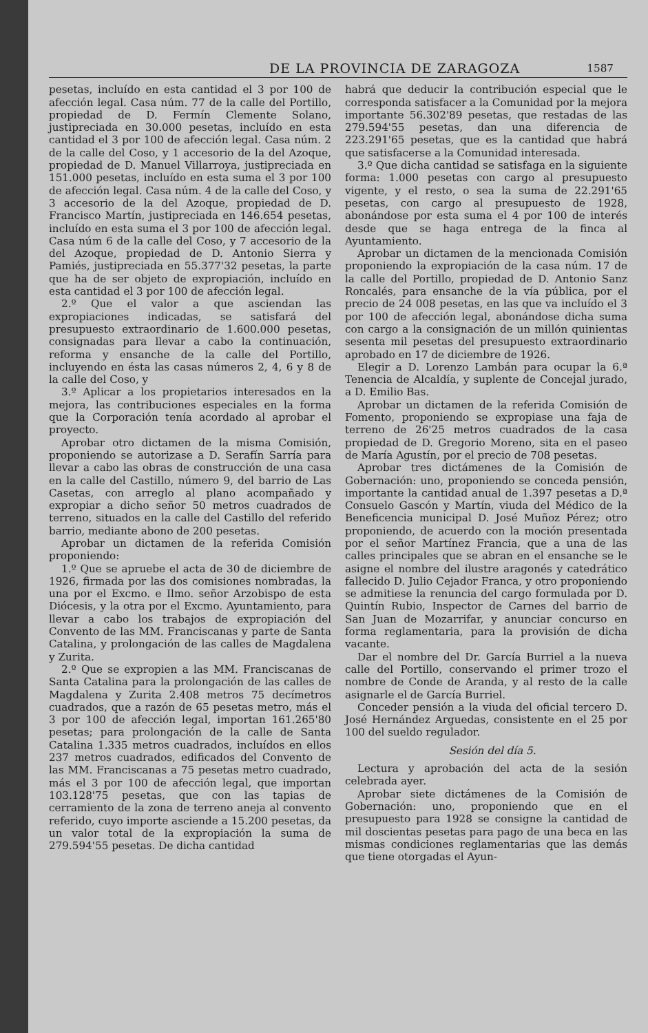DE LA PROVINCIA DE ZARAGOZA 1587
pesetas, incluído en esta cantidad el 3 por 100 de afección legal. Casa núm. 77 de la calle del Portillo, propiedad de D. Fermín Clemente Solano, justipreciada en 30.000 pesetas, incluído en esta cantidad el 3 por 100 de afección legal. Casa núm. 2 de la calle del Coso, y 1 accesorio de la del Azoque, propiedad de D. Manuel Villarroya, justipreciada en 151.000 pesetas, incluído en esta suma el 3 por 100 de afección legal. Casa núm. 4 de la calle del Coso, y 3 accesorio de la del Azoque, propiedad de D. Francisco Martín, justipreciada en 146.654 pesetas, incluído en esta suma el 3 por 100 de afección legal. Casa núm 6 de la calle del Coso, y 7 accesorio de la del Azoque, propiedad de D. Antonio Sierra y Pamiés, justipreciada en 55.377'32 pesetas, la parte que ha de ser objeto de expropiación, incluído en esta cantidad el 3 por 100 de afección legal.
2.º Que el valor a que asciendan las expropiaciones indicadas, se satisfará del presupuesto extraordinario de 1.600.000 pesetas, consignadas para llevar a cabo la continuación, reforma y ensanche de la calle del Portillo, incluyendo en ésta las casas números 2, 4, 6 y 8 de la calle del Coso, y
3.º Aplicar a los propietarios interesados en la mejora, las contribuciones especiales en la forma que la Corporación tenía acordado al aprobar el proyecto.
Aprobar otro dictamen de la misma Comisión, proponiendo se autorizase a D. Serafín Sarría para llevar a cabo las obras de construcción de una casa en la calle del Castillo, número 9, del barrio de Las Casetas, con arreglo al plano acompañado y expropiar a dicho señor 50 metros cuadrados de terreno, situados en la calle del Castillo del referido barrio, mediante abono de 200 pesetas.
Aprobar un dictamen de la referida Comisión proponiendo:
1.º Que se apruebe el acta de 30 de diciembre de 1926, firmada por las dos comisiones nombradas, la una por el Excmo. e Ilmo. señor Arzobispo de esta Diócesis, y la otra por el Excmo. Ayuntamiento, para llevar a cabo los trabajos de expropiación del Convento de las MM. Franciscanas y parte de Santa Catalina, y prolongación de las calles de Magdalena y Zurita.
2.º Que se expropien a las MM. Franciscanas de Santa Catalina para la prolongación de las calles de Magdalena y Zurita 2.408 metros 75 decímetros cuadrados, que a razón de 65 pesetas metro, más el 3 por 100 de afección legal, importan 161.265'80 pesetas; para prolongación de la calle de Santa Catalina 1.335 metros cuadrados, incluídos en ellos 237 metros cuadrados, edificados del Convento de las MM. Franciscanas a 75 pesetas metro cuadrado, más el 3 por 100 de afección legal, que importan 103.128'75 pesetas, que con las tapias de cerramiento de la zona de terreno aneja al convento referido, cuyo importe asciende a 15.200 pesetas, da un valor total de la expropiación la suma de 279.594'55 pesetas. De dicha cantidad
habrá que deducir la contribución especial que le corresponda satisfacer a la Comunidad por la mejora importante 56.302'89 pesetas, que restadas de las 279.594'55 pesetas, dan una diferencia de 223.291'65 pesetas, que es la cantidad que habrá que satisfacerse a la Comunidad interesada.
3.º Que dicha cantidad se satisfaga en la siguiente forma: 1.000 pesetas con cargo al presupuesto vigente, y el resto, o sea la suma de 22.291'65 pesetas, con cargo al presupuesto de 1928, abonándose por esta suma el 4 por 100 de interés desde que se haga entrega de la finca al Ayuntamiento.
Aprobar un dictamen de la mencionada Comisión proponiendo la expropiación de la casa núm. 17 de la calle del Portillo, propiedad de D. Antonio Sanz Roncalés, para ensanche de la vía pública, por el precio de 24 008 pesetas, en las que va incluído el 3 por 100 de afección legal, abonándose dicha suma con cargo a la consignación de un millón quinientas sesenta mil pesetas del presupuesto extraordinario aprobado en 17 de diciembre de 1926.
Elegir a D. Lorenzo Lambán para ocupar la 6.ª Tenencia de Alcaldía, y suplente de Concejal jurado, a D. Emilio Bas.
Aprobar un dictamen de la referida Comisión de Fomento, proponiendo se expropiase una faja de terreno de 26'25 metros cuadrados de la casa propiedad de D. Gregorio Moreno, sita en el paseo de María Agustín, por el precio de 708 pesetas.
Aprobar tres dictámenes de la Comisión de Gobernación: uno, proponiendo se conceda pensión, importante la cantidad anual de 1.397 pesetas a D.ª Consuelo Gascón y Martín, viuda del Médico de la Beneficencia municipal D. José Muñoz Pérez; otro proponiendo, de acuerdo con la moción presentada por el señor Martínez Francia, que a una de las calles principales que se abran en el ensanche se le asigne el nombre del ilustre aragonés y catedrático fallecido D. Julio Cejador Franca, y otro proponiendo se admitiese la renuncia del cargo formulada por D. Quintín Rubio, Inspector de Carnes del barrio de San Juan de Mozarrifar, y anunciar concurso en forma reglamentaria, para la provisión de dicha vacante.
Dar el nombre del Dr. García Burriel a la nueva calle del Portillo, conservando el primer trozo el nombre de Conde de Aranda, y al resto de la calle asignarle el de García Burriel.
Conceder pensión a la viuda del oficial tercero D. José Hernández Arguedas, consistente en el 25 por 100 del sueldo regulador.
Sesión del día 5.
Lectura y aprobación del acta de la sesión celebrada ayer.
Aprobar siete dictámenes de la Comisión de Gobernación: uno, proponiendo que en el presupuesto para 1928 se consigne la cantidad de mil doscientas pesetas para pago de una beca en las mismas condiciones reglamentarias que las demás que tiene otorgadas el Ayun-